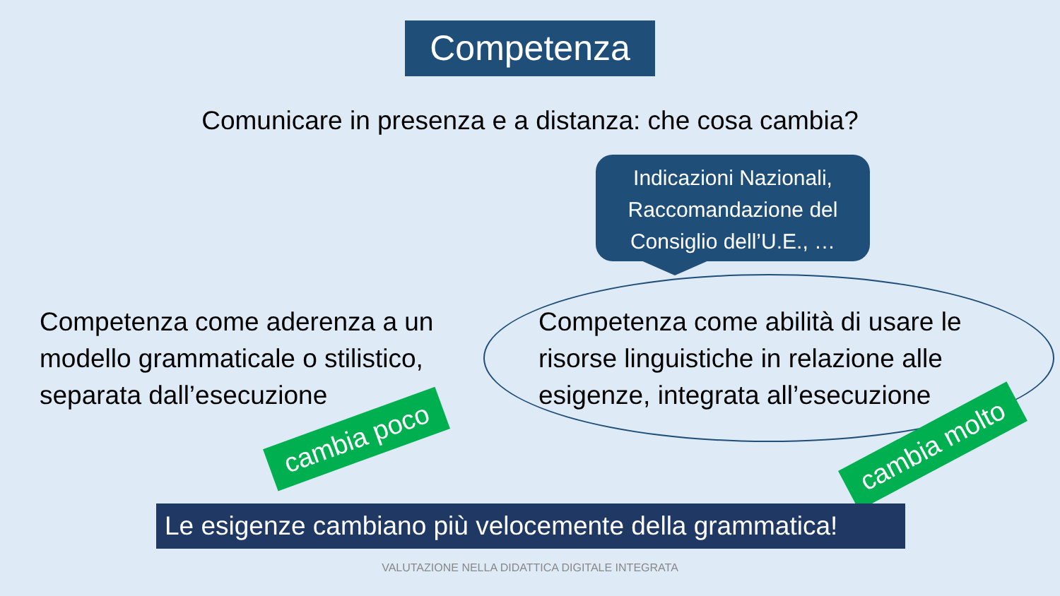Competenza
Comunicare in presenza e a distanza: che cosa cambia?
Indicazioni Nazionali,
Raccomandazione del
Consiglio dell’U.E., …
Competenza come aderenza a un modello grammaticale o stilistico, separata dall’esecuzione
Competenza come abilità di usare le risorse linguistiche in relazione alle esigenze, integrata all’esecuzione
cambia poco cambia molto
Le esigenze cambiano più velocemente della grammatica!
VALUTAZIONE NELLA DIDATTICA DIGITALE INTEGRATA